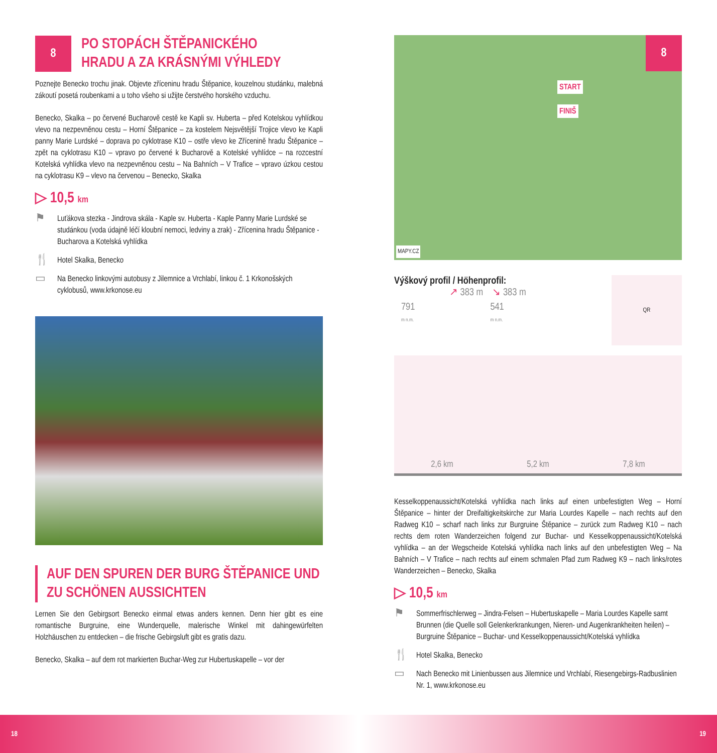8
PO STOPÁCH ŠTĚPANICKÉHO
HRADU A ZA KRÁSNÝMI VÝHLEDY
Poznejte Benecko trochu jinak. Objevte zříceninu hradu Štěpanice, kouzelnou studánku, malebná zákoutí posetá roubenkami a u toho všeho si užijte čerstvého horského vzduchu.
Benecko, Skalka – po červené Bucharově cestě ke Kapli sv. Huberta – před Kotelskou vyhlídkou vlevo na nezpevněnou cestu – Horní Štěpanice – za kostelem Nejsvětější Trojice vlevo ke Kapli panny Marie Lurdské – doprava po cyklotrase K10 – ostře vlevo ke Zřícenině hradu Štěpanice – zpět na cyklotrasu K10 – vpravo po červené k Bucharově a Kotelské vyhlídce – na rozcestní Kotelská vyhlídka vlevo na nezpevněnou cestu – Na Bahních – V Trafice – vpravo úzkou cestou na cyklotrasu K9 – vlevo na červenou – Benecko, Skalka
▷ 10,5 km
⚑ Luťákova stezka - Jindrova skála - Kaple sv. Huberta - Kaple Panny Marie Lurdské se studánkou (voda údajně léčí kloubní nemoci, ledviny a zrak) - Zřícenina hradu Štěpanice - Bucharova a Kotelská vyhlídka
🍴 Hotel Skalka, Benecko
▭ Na Benecko linkovými autobusy z Jilemnice a Vrchlabí, linkou č. 1 Krkonošských cyklobusů, www.krkonose.eu
AUF DEN SPUREN DER BURG ŠTĚPANICE UND ZU SCHÖNEN AUSSICHTEN
Lernen Sie den Gebirgsort Benecko einmal etwas anders kennen. Denn hier gibt es eine romantische Burgruine, eine Wunderquelle, malerische Winkel mit dahingewürfelten Holzhäuschen zu entdecken – die frische Gebirgsluft gibt es gratis dazu.
Benecko, Skalka – auf dem rot markierten Buchar-Weg zur Hubertuskapelle – vor der
8
START
FINIŠ
MAPY.CZ
Výškový profil / Höhenprofil:
↗ 383 m ↘ 383 m
791
m n.m. 541
m n.m.
QR
2,6 km 5,2 km 7,8 km
Kesselkoppenaussicht/Kotelská vyhlídka nach links auf einen unbefestigten Weg – Horní Štěpanice – hinter der Dreifaltigkeitskirche zur Maria Lourdes Kapelle – nach rechts auf den Radweg K10 – scharf nach links zur Burgruine Štěpanice – zurück zum Radweg K10 – nach rechts dem roten Wanderzeichen folgend zur Buchar- und Kesselkoppenaussicht/Kotelská vyhlídka – an der Wegscheide Kotelská vyhlídka nach links auf den unbefestigten Weg – Na Bahních – V Trafice – nach rechts auf einem schmalen Pfad zum Radweg K9 – nach links/rotes Wanderzeichen – Benecko, Skalka
▷ 10,5 km
⚑ Sommerfrischlerweg – Jindra-Felsen – Hubertuskapelle – Maria Lourdes Kapelle samt Brunnen (die Quelle soll Gelenkerkrankungen, Nieren- und Augenkrankheiten heilen) – Burgruine Štěpanice – Buchar- und Kesselkoppenaussicht/Kotelská vyhlídka
🍴 Hotel Skalka, Benecko
▭ Nach Benecko mit Linienbussen aus Jilemnice und Vrchlabí, Riesengebirgs-Radbuslinien Nr. 1, www.krkonose.eu
18 19